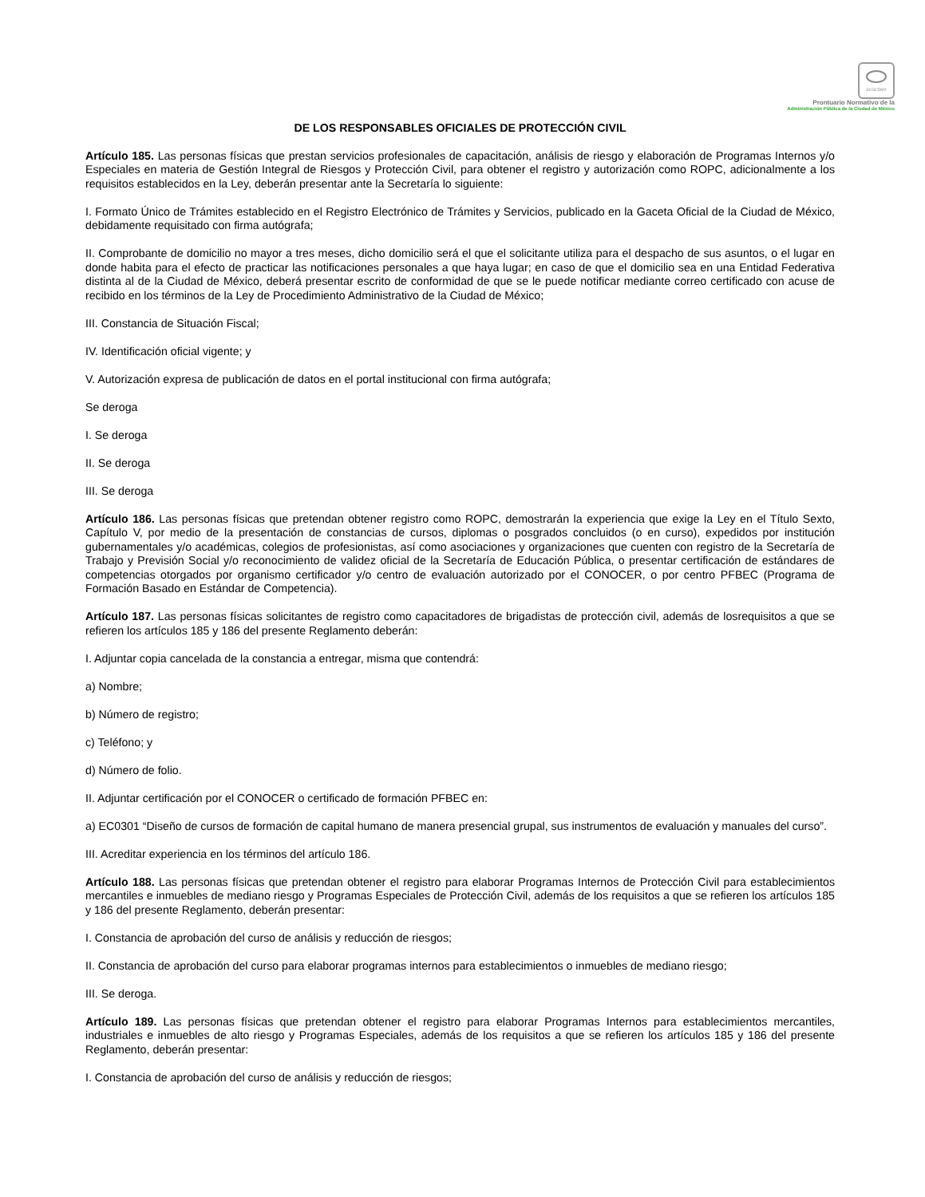SCGCDMX
Prontuario Normativo de la
Administración Pública de la Ciudad de México
DE LOS RESPONSABLES OFICIALES DE PROTECCIÓN CIVIL
Artículo 185. Las personas físicas que prestan servicios profesionales de capacitación, análisis de riesgo y elaboración de Programas Internos y/o Especiales en materia de Gestión Integral de Riesgos y Protección Civil, para obtener el registro y autorización como ROPC, adicionalmente a los requisitos establecidos en la Ley, deberán presentar ante la Secretaría lo siguiente:
I. Formato Único de Trámites establecido en el Registro Electrónico de Trámites y Servicios, publicado en la Gaceta Oficial de la Ciudad de México, debidamente requisitado con firma autógrafa;
II. Comprobante de domicilio no mayor a tres meses, dicho domicilio será el que el solicitante utiliza para el despacho de sus asuntos, o el lugar en donde habita para el efecto de practicar las notificaciones personales a que haya lugar; en caso de que el domicilio sea en una Entidad Federativa distinta al de la Ciudad de México, deberá presentar escrito de conformidad de que se le puede notificar mediante correo certificado con acuse de recibido en los términos de la Ley de Procedimiento Administrativo de la Ciudad de México;
III. Constancia de Situación Fiscal;
IV. Identificación oficial vigente; y
V. Autorización expresa de publicación de datos en el portal institucional con firma autógrafa;
Se deroga
I. Se deroga
II. Se deroga
III. Se deroga
Artículo 186. Las personas físicas que pretendan obtener registro como ROPC, demostrarán la experiencia que exige la Ley en el Título Sexto, Capítulo V, por medio de la presentación de constancias de cursos, diplomas o posgrados concluidos (o en curso), expedidos por institución gubernamentales y/o académicas, colegios de profesionistas, así como asociaciones y organizaciones que cuenten con registro de la Secretaría de Trabajo y Previsión Social y/o reconocimiento de validez oficial de la Secretaría de Educación Pública, o presentar certificación de estándares de competencias otorgados por organismo certificador y/o centro de evaluación autorizado por el CONOCER, o por centro PFBEC (Programa de Formación Basado en Estándar de Competencia).
Artículo 187. Las personas físicas solicitantes de registro como capacitadores de brigadistas de protección civil, además de losrequisitos a que se refieren los artículos 185 y 186 del presente Reglamento deberán:
I. Adjuntar copia cancelada de la constancia a entregar, misma que contendrá:
a) Nombre;
b) Número de registro;
c) Teléfono; y
d) Número de folio.
II. Adjuntar certificación por el CONOCER o certificado de formación PFBEC en:
a) EC0301 “Diseño de cursos de formación de capital humano de manera presencial grupal, sus instrumentos de evaluación y manuales del curso”.
III. Acreditar experiencia en los términos del artículo 186.
Artículo 188. Las personas físicas que pretendan obtener el registro para elaborar Programas Internos de Protección Civil para establecimientos mercantiles e inmuebles de mediano riesgo y Programas Especiales de Protección Civil, además de los requisitos a que se refieren los artículos 185 y 186 del presente Reglamento, deberán presentar:
I. Constancia de aprobación del curso de análisis y reducción de riesgos;
II. Constancia de aprobación del curso para elaborar programas internos para establecimientos o inmuebles de mediano riesgo;
III. Se deroga.
Artículo 189. Las personas físicas que pretendan obtener el registro para elaborar Programas Internos para establecimientos mercantiles, industriales e inmuebles de alto riesgo y Programas Especiales, además de los requisitos a que se refieren los artículos 185 y 186 del presente Reglamento, deberán presentar:
I. Constancia de aprobación del curso de análisis y reducción de riesgos;